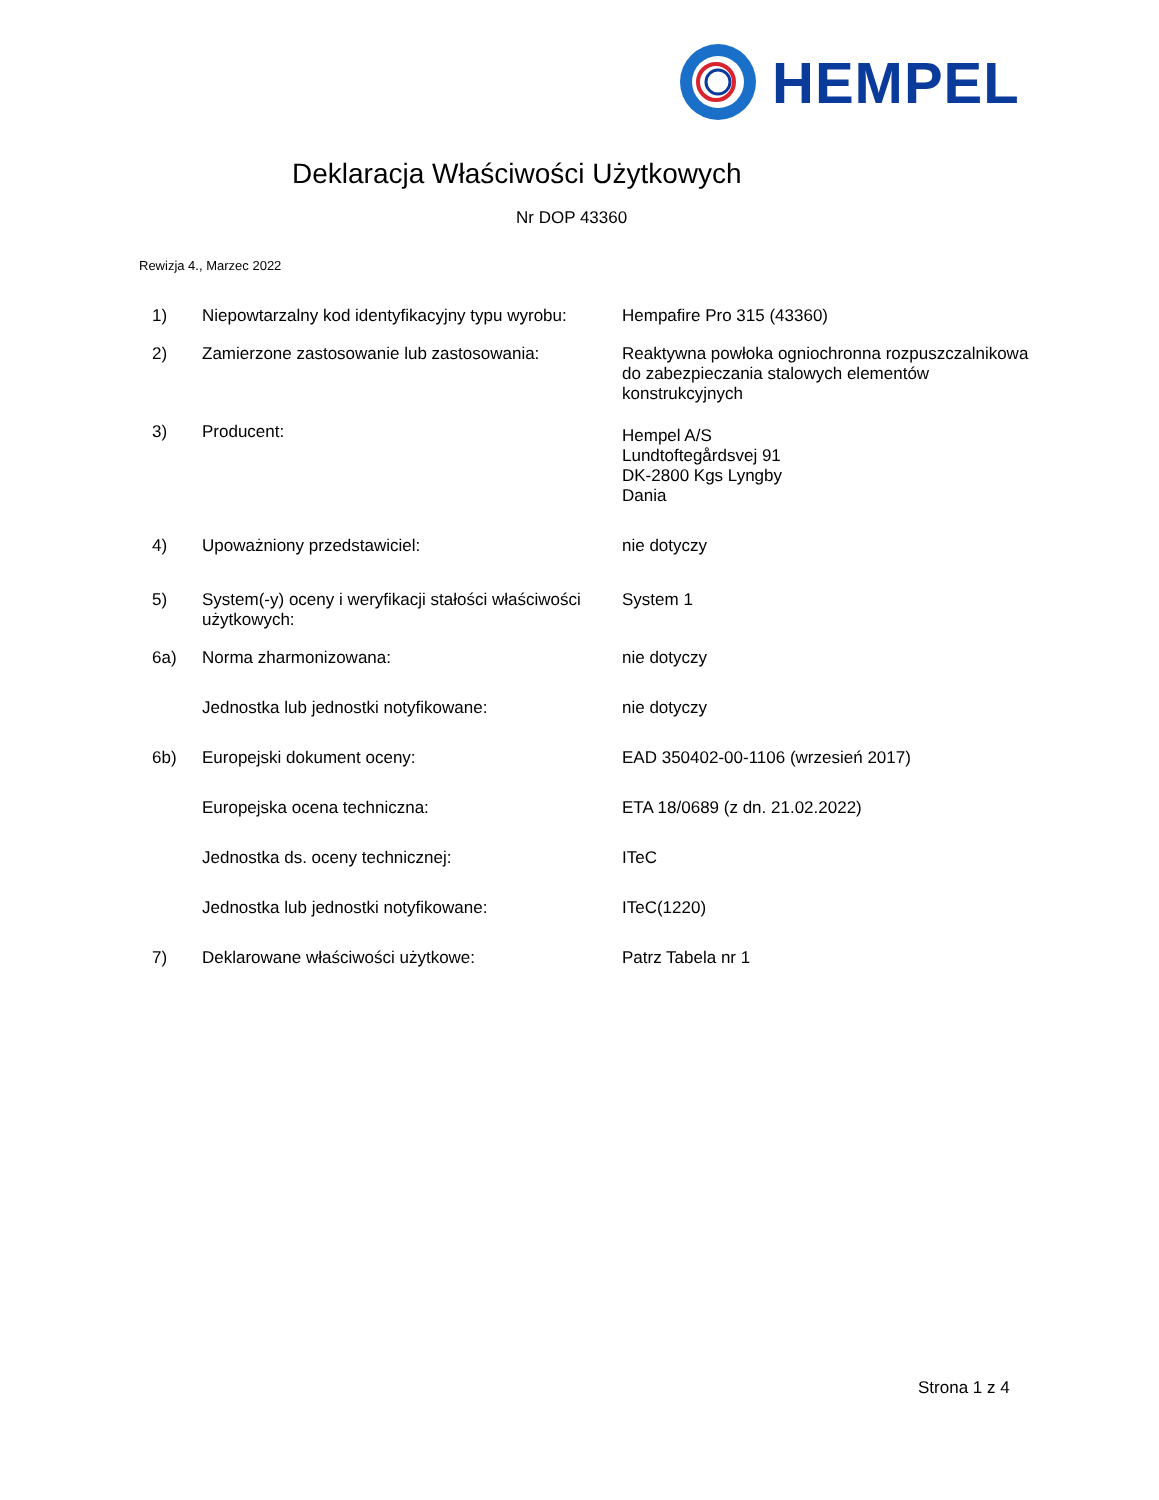HEMPEL
Deklaracja Właściwości Użytkowych
Nr DOP 43360
Rewizja 4., Marzec 2022
| 1) | Niepowtarzalny kod identyfikacyjny typu wyrobu: | Hempafire Pro 315 (43360) |
| 2) | Zamierzone zastosowanie lub zastosowania: | Reaktywna powłoka ogniochronna rozpuszczalnikowa do zabezpieczania stalowych elementów konstrukcyjnych |
| 3) | Producent: | Hempel A/S Lundtoftegårdsvej 91 DK-2800 Kgs Lyngby Dania |
| 4) | Upoważniony przedstawiciel: | nie dotyczy |
| 5) | System(-y) oceny i weryfikacji stałości właściwości użytkowych: | System 1 |
| 6a) | Norma zharmonizowana: | nie dotyczy |
| | Jednostka lub jednostki notyfikowane: | nie dotyczy |
| 6b) | Europejski dokument oceny: | EAD 350402-00-1106 (wrzesień 2017) |
| | Europejska ocena techniczna: | ETA 18/0689 (z dn. 21.02.2022) |
| | Jednostka ds. oceny technicznej: | ITeC |
| | Jednostka lub jednostki notyfikowane: | ITeC(1220) |
| 7) | Deklarowane właściwości użytkowe: | Patrz Tabela nr 1 |
Strona 1 z 4